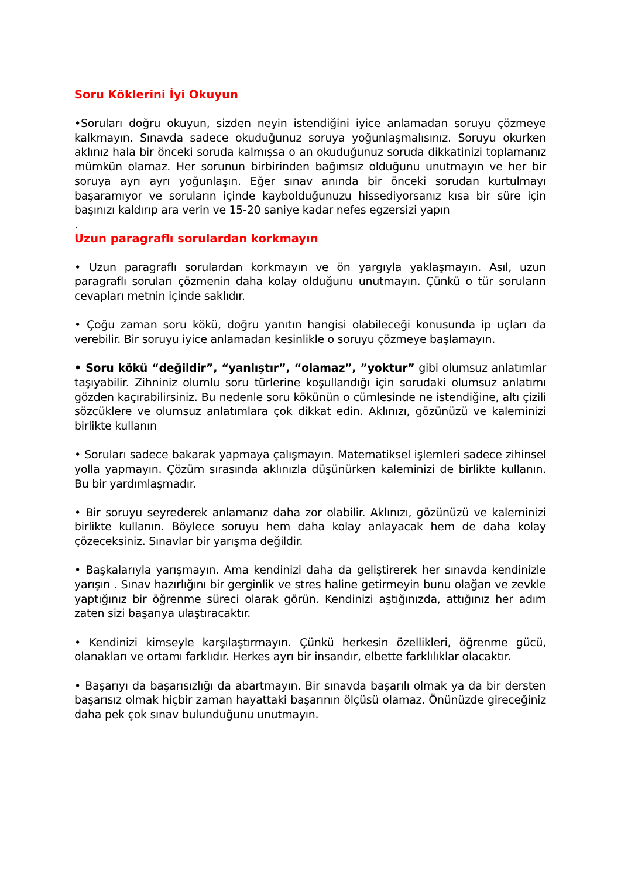Soru Köklerini İyi Okuyun
•Soruları doğru okuyun, sizden neyin istendiğini iyice anlamadan soruyu çözmeye kalkmayın. Sınavda sadece okuduğunuz soruya yoğunlaşmalısınız. Soruyu okurken aklınız hala bir önceki soruda kalmışsa o an okuduğunuz soruda dikkatinizi toplamanız mümkün olamaz. Her sorunun birbirinden bağımsız olduğunu unutmayın ve her bir soruya ayrı ayrı yoğunlaşın. Eğer sınav anında bir önceki sorudan kurtulmayı başaramıyor ve soruların içinde kaybolduğunuzu hissediyorsanız kısa bir süre için başınızı kaldırıp ara verin ve 15-20 saniye kadar nefes egzersizi yapın
.
Uzun paragraflı sorulardan korkmayın
• Uzun paragraflı sorulardan korkmayın ve ön yargıyla yaklaşmayın. Asıl, uzun paragraflı soruları çözmenin daha kolay olduğunu unutmayın. Çünkü o tür soruların cevapları metnin içinde saklıdır.
• Çoğu zaman soru kökü, doğru yanıtın hangisi olabileceği konusunda ip uçları da verebilir. Bir soruyu iyice anlamadan kesinlikle o soruyu çözmeye başlamayın.
• Soru kökü “değildir”, “yanlıştır”, “olamaz”, ”yoktur” gibi olumsuz anlatımlar taşıyabilir. Zihniniz olumlu soru türlerine koşullandığı için sorudaki olumsuz anlatımı gözden kaçırabilirsiniz. Bu nedenle soru kökünün o cümlesinde ne istendiğine, altı çizili sözcüklere ve olumsuz anlatımlara çok dikkat edin. Aklınızı, gözünüzü ve kaleminizi birlikte kullanın
• Soruları sadece bakarak yapmaya çalışmayın. Matematiksel işlemleri sadece zihinsel yolla yapmayın. Çözüm sırasında aklınızla düşünürken kaleminizi de birlikte kullanın. Bu bir yardımlaşmadır.
• Bir soruyu seyrederek anlamanız daha zor olabilir. Aklınızı, gözünüzü ve kaleminizi birlikte kullanın. Böylece soruyu hem daha kolay anlayacak hem de daha kolay çözeceksiniz. Sınavlar bir yarışma değildir.
• Başkalarıyla yarışmayın. Ama kendinizi daha da geliştirerek her sınavda kendinizle yarışın . Sınav hazırlığını bir gerginlik ve stres haline getirmeyin bunu olağan ve zevkle yaptığınız bir öğrenme süreci olarak görün. Kendinizi aştığınızda, attığınız her adım zaten sizi başarıya ulaştıracaktır.
• Kendinizi kimseyle karşılaştırmayın. Çünkü herkesin özellikleri, öğrenme gücü, olanakları ve ortamı farklıdır. Herkes ayrı bir insandır, elbette farklılıklar olacaktır.
• Başarıyı da başarısızlığı da abartmayın. Bir sınavda başarılı olmak ya da bir dersten başarısız olmak hiçbir zaman hayattaki başarının ölçüsü olamaz. Önünüzde gireceğiniz daha pek çok sınav bulunduğunu unutmayın.